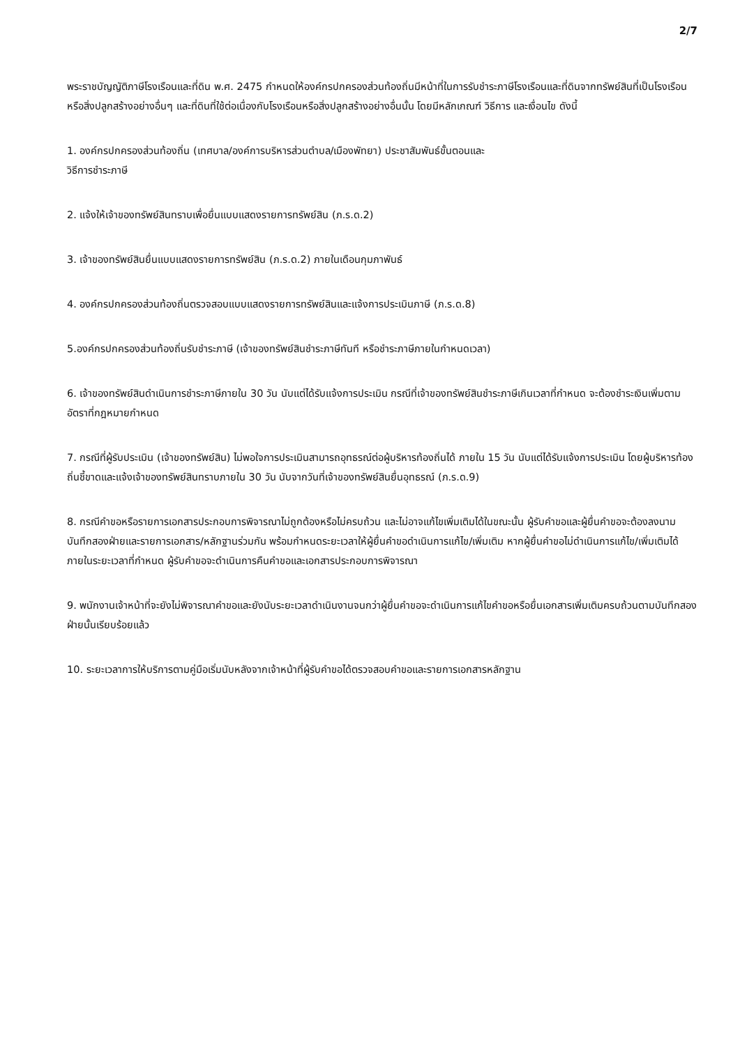2/7
พระราชบัญญัติภาษีโรงเรือนและที่ดิน พ.ศ. 2475 กำหนดให้องค์กรปกครองส่วนท้องถิ่นมีหน้าที่ในการรับชำระภาษีโรงเรือนและที่ดินจากทรัพย์สินที่เป็นโรงเรือนหรือสิ่งปลูกสร้างอย่างอื่นๆ และที่ดินที่ใช้ต่อเนื่องกับโรงเรือนหรือสิ่งปลูกสร้างอย่างอื่นนั้น โดยมีหลักเกณฑ์ วิธีการ และเงื่อนไข ดังนี้
1. องค์กรปกครองส่วนท้องถิ่น (เทศบาล/องค์การบริหารส่วนตำบล/เมืองพัทยา) ประชาสัมพันธ์ขั้นตอนและ
วิธีการชำระภาษี
2. แจ้งให้เจ้าของทรัพย์สินทราบเพื่อยื่นแบบแสดงรายการทรัพย์สิน (ภ.ร.ด.2)
3. เจ้าของทรัพย์สินยื่นแบบแสดงรายการทรัพย์สิน (ภ.ร.ด.2) ภายในเดือนกุมภาพันธ์
4. องค์กรปกครองส่วนท้องถิ่นตรวจสอบแบบแสดงรายการทรัพย์สินและแจ้งการประเมินภาษี (ภ.ร.ด.8)
5.องค์กรปกครองส่วนท้องถิ่นรับชำระภาษี (เจ้าของทรัพย์สินชำระภาษีทันที หรือชำระภาษีภายในกำหนดเวลา)
6. เจ้าของทรัพย์สินดำเนินการชำระภาษีภายใน 30 วัน นับแต่ได้รับแจ้งการประเมิน กรณีที่เจ้าของทรัพย์สินชำระภาษีเกินเวลาที่กำหนด จะต้องชำระเงินเพิ่มตามอัตราที่กฎหมายกำหนด
7. กรณีที่ผู้รับประเมิน (เจ้าของทรัพย์สิน) ไม่พอใจการประเมินสามารถอุทธรณ์ต่อผู้บริหารท้องถิ่นได้ ภายใน 15 วัน นับแต่ได้รับแจ้งการประเมิน โดยผู้บริหารท้องถิ่นชี้ขาดและแจ้งเจ้าของทรัพย์สินทราบภายใน 30 วัน นับจากวันที่เจ้าของทรัพย์สินยื่นอุทธรณ์ (ภ.ร.ด.9)
8. กรณีคำขอหรือรายการเอกสารประกอบการพิจารณาไม่ถูกต้องหรือไม่ครบถ้วน และไม่อาจแก้ไขเพิ่มเติมได้ในขณะนั้น ผู้รับคำขอและผู้ยื่นคำขอจะต้องลงนามบันทึกสองฝ่ายและรายการเอกสาร/หลักฐานร่วมกัน พร้อมกำหนดระยะเวลาให้ผู้ยื่นคำขอดำเนินการแก้ไข/เพิ่มเติม หากผู้ยื่นคำขอไม่ดำเนินการแก้ไข/เพิ่มเติมได้ภายในระยะเวลาที่กำหนด ผู้รับคำขอจะดำเนินการคืนคำขอและเอกสารประกอบการพิจารณา
9. พนักงานเจ้าหน้าที่จะยังไม่พิจารณาคำขอและยังนับระยะเวลาดำเนินงานจนกว่าผู้ยื่นคำขอจะดำเนินการแก้ไขคำขอหรือยื่นเอกสารเพิ่มเติมครบถ้วนตามบันทึกสองฝ่ายนั้นเรียบร้อยแล้ว
10. ระยะเวลาการให้บริการตามคู่มือเริ่มนับหลังจากเจ้าหน้าที่ผู้รับคำขอได้ตรวจสอบคำขอและรายการเอกสารหลักฐาน